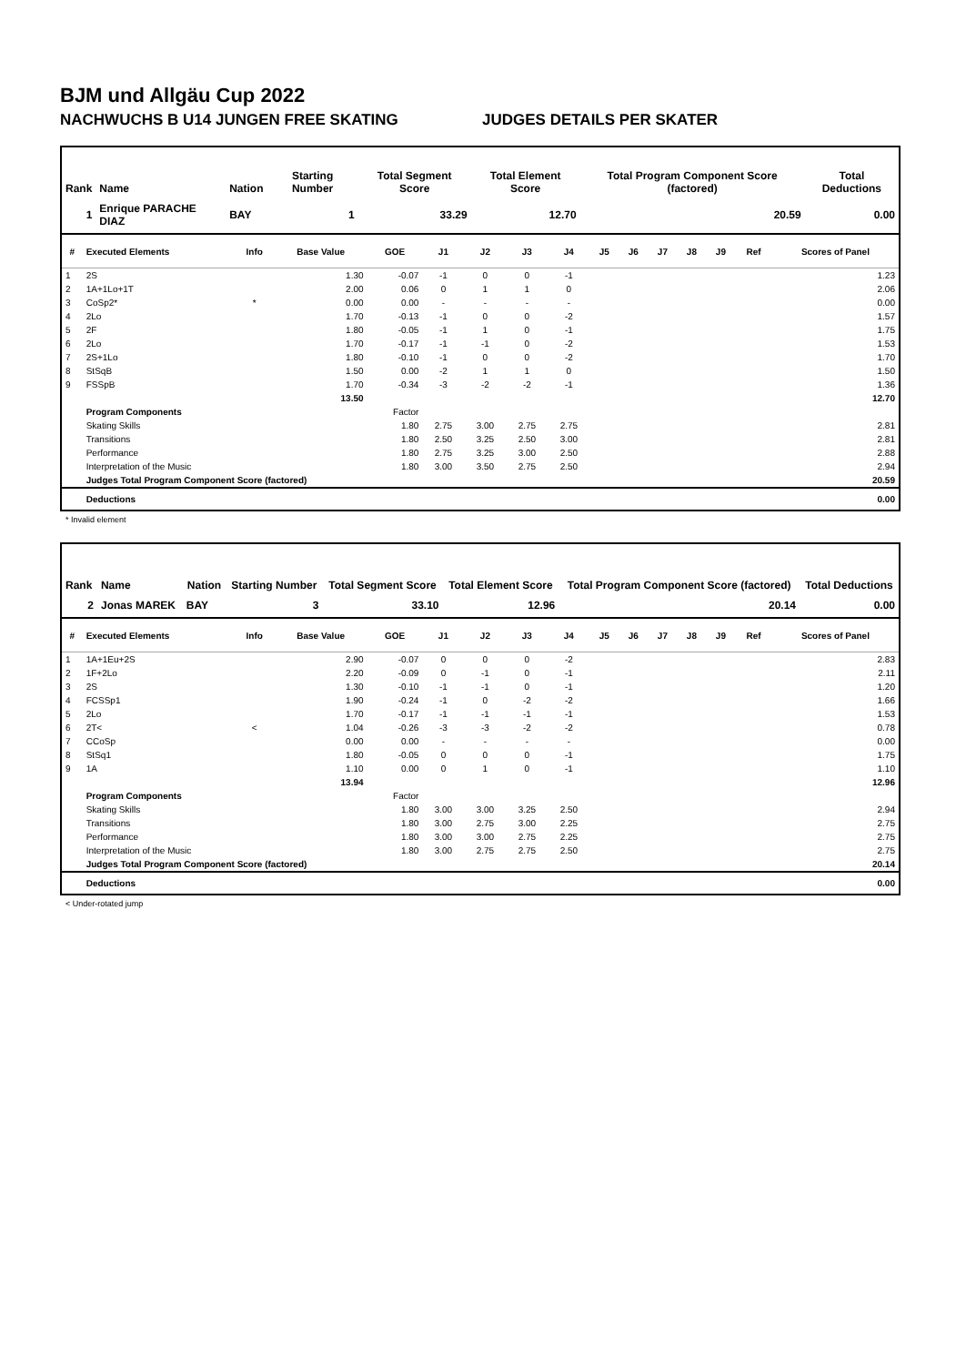BJM und Allgäu Cup 2022
NACHWUCHS B U14 JUNGEN FREE SKATING JUDGES DETAILS PER SKATER
| Rank | Name | Nation | Starting Number | Total Segment Score | Total Element Score | Total Program Component Score (factored) | Total Deductions |
| --- | --- | --- | --- | --- | --- | --- | --- |
| 1 | Enrique PARACHE DIAZ | BAY | 1 | 33.29 | 12.70 | 20.59 | 0.00 |
| # | Executed Elements | Info | Base Value | GOE | J1 | J2 | J3 | J4 | J5 | J6 | J7 | J8 | J9 | Ref | Scores of Panel |
| --- | --- | --- | --- | --- | --- | --- | --- | --- | --- | --- | --- | --- | --- | --- | --- |
| 1 | 2S | | 1.30 | -0.07 | -1 | 0 | 0 | -1 | | | | | | | 1.23 |
| 2 | 1A+1Lo+1T | | 2.00 | 0.06 | 0 | 1 | 1 | 0 | | | | | | | 2.06 |
| 3 | CoSp2* | * | 0.00 | 0.00 | - | - | - | - | | | | | | | 0.00 |
| 4 | 2Lo | | 1.70 | -0.13 | -1 | 0 | 0 | -2 | | | | | | | 1.57 |
| 5 | 2F | | 1.80 | -0.05 | -1 | 1 | 0 | -1 | | | | | | | 1.75 |
| 6 | 2Lo | | 1.70 | -0.17 | -1 | -1 | 0 | -2 | | | | | | | 1.53 |
| 7 | 2S+1Lo | | 1.80 | -0.10 | -1 | 0 | 0 | -2 | | | | | | | 1.70 |
| 8 | StSqB | | 1.50 | 0.00 | -2 | 1 | 1 | 0 | | | | | | | 1.50 |
| 9 | FSSpB | | 1.70 | -0.34 | -3 | -2 | -2 | -1 | | | | | | | 1.36 |
| | | | 13.50 | | | | | | | | | | | | 12.70 |
| | Program Components | | | Factor | | | | | | | | | | | |
| | Skating Skills | | | 1.80 | 2.75 | 3.00 | 2.75 | 2.75 | | | | | | | 2.81 |
| | Transitions | | | 1.80 | 2.50 | 3.25 | 2.50 | 3.00 | | | | | | | 2.81 |
| | Performance | | | 1.80 | 2.75 | 3.25 | 3.00 | 2.50 | | | | | | | 2.88 |
| | Interpretation of the Music | | | 1.80 | 3.00 | 3.50 | 2.75 | 2.50 | | | | | | | 2.94 |
| | Judges Total Program Component Score (factored) | | | | | | | | | | | | | | 20.59 |
| | Deductions | | | | | | | | | | | | | | 0.00 |
* Invalid element
| Rank | Name | Nation | Starting Number | Total Segment Score | Total Element Score | Total Program Component Score (factored) | Total Deductions |
| --- | --- | --- | --- | --- | --- | --- | --- |
| 2 | Jonas MAREK | BAY | 3 | 33.10 | 12.96 | 20.14 | 0.00 |
| # | Executed Elements | Info | Base Value | GOE | J1 | J2 | J3 | J4 | J5 | J6 | J7 | J8 | J9 | Ref | Scores of Panel |
| --- | --- | --- | --- | --- | --- | --- | --- | --- | --- | --- | --- | --- | --- | --- | --- |
| 1 | 1A+1Eu+2S | | 2.90 | -0.07 | 0 | 0 | 0 | -2 | | | | | | | 2.83 |
| 2 | 1F+2Lo | | 2.20 | -0.09 | 0 | -1 | 0 | -1 | | | | | | | 2.11 |
| 3 | 2S | | 1.30 | -0.10 | -1 | -1 | 0 | -1 | | | | | | | 1.20 |
| 4 | FCSSp1 | | 1.90 | -0.24 | -1 | 0 | -2 | -2 | | | | | | | 1.66 |
| 5 | 2Lo | | 1.70 | -0.17 | -1 | -1 | -1 | -1 | | | | | | | 1.53 |
| 6 | 2T< | < | 1.04 | -0.26 | -3 | -3 | -2 | -2 | | | | | | | 0.78 |
| 7 | CCoSp | | 0.00 | 0.00 | - | - | - | - | | | | | | | 0.00 |
| 8 | StSq1 | | 1.80 | -0.05 | 0 | 0 | 0 | -1 | | | | | | | 1.75 |
| 9 | 1A | | 1.10 | 0.00 | 0 | 1 | 0 | -1 | | | | | | | 1.10 |
| | | | 13.94 | | | | | | | | | | | | 12.96 |
| | Program Components | | | Factor | | | | | | | | | | | |
| | Skating Skills | | | 1.80 | 3.00 | 3.00 | 3.25 | 2.50 | | | | | | | 2.94 |
| | Transitions | | | 1.80 | 3.00 | 2.75 | 3.00 | 2.25 | | | | | | | 2.75 |
| | Performance | | | 1.80 | 3.00 | 3.00 | 2.75 | 2.25 | | | | | | | 2.75 |
| | Interpretation of the Music | | | 1.80 | 3.00 | 2.75 | 2.75 | 2.50 | | | | | | | 2.75 |
| | Judges Total Program Component Score (factored) | | | | | | | | | | | | | | 20.14 |
| | Deductions | | | | | | | | | | | | | | 0.00 |
< Under-rotated jump